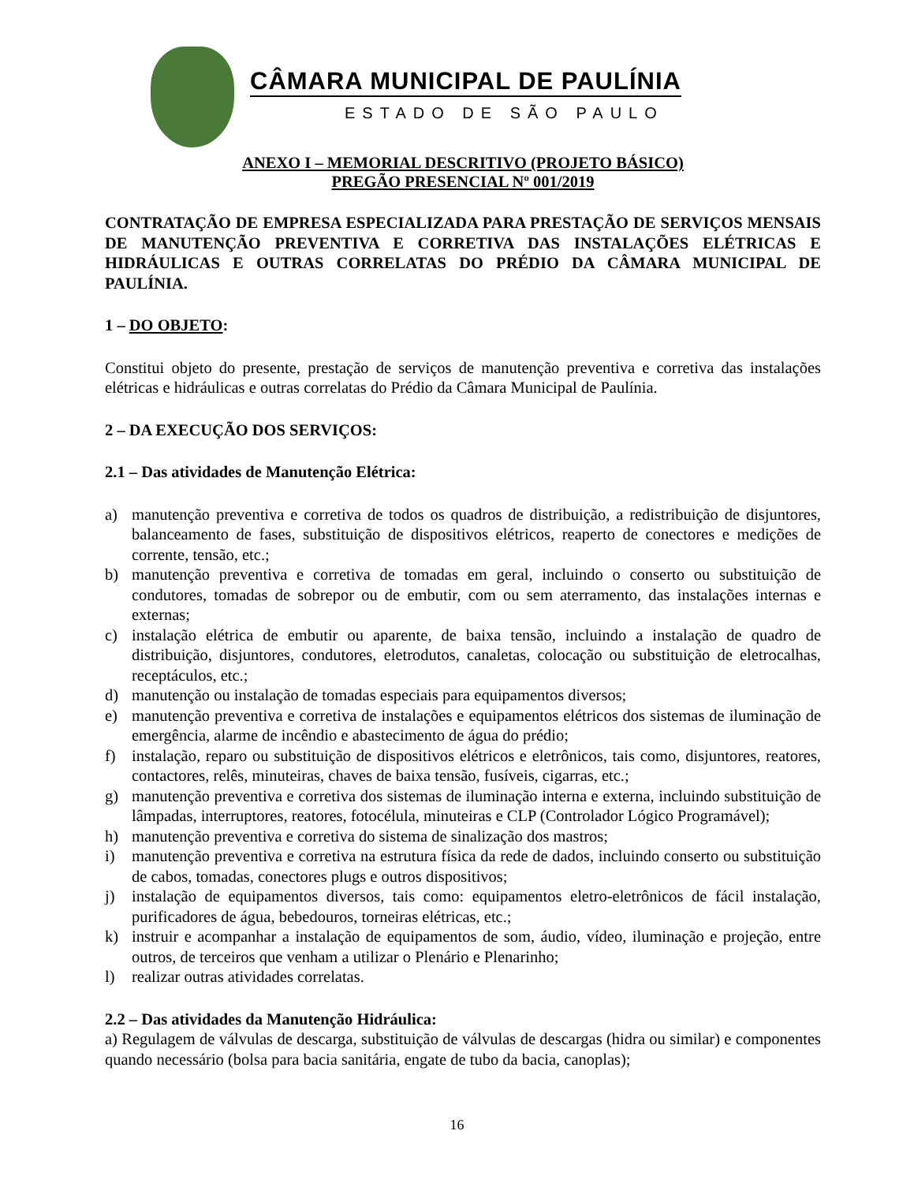CÂMARA MUNICIPAL DE PAULÍNIA
ESTADO DE SÃO PAULO
ANEXO I – MEMORIAL DESCRITIVO (PROJETO BÁSICO)
PREGÃO PRESENCIAL Nº 001/2019
CONTRATAÇÃO DE EMPRESA ESPECIALIZADA PARA PRESTAÇÃO DE SERVIÇOS MENSAIS DE MANUTENÇÃO PREVENTIVA E CORRETIVA DAS INSTALAÇÕES ELÉTRICAS E HIDRÁULICAS E OUTRAS CORRELATAS DO PRÉDIO DA CÂMARA MUNICIPAL DE PAULÍNIA.
1 – DO OBJETO:
Constitui objeto do presente, prestação de serviços de manutenção preventiva e corretiva das instalações elétricas e hidráulicas e outras correlatas do Prédio da Câmara Municipal de Paulínia.
2 – DA EXECUÇÃO DOS SERVIÇOS:
2.1 – Das atividades de Manutenção Elétrica:
a) manutenção preventiva e corretiva de todos os quadros de distribuição, a redistribuição de disjuntores, balanceamento de fases, substituição de dispositivos elétricos, reaperto de conectores e medições de corrente, tensão, etc.;
b) manutenção preventiva e corretiva de tomadas em geral, incluindo o conserto ou substituição de condutores, tomadas de sobrepor ou de embutir, com ou sem aterramento, das instalações internas e externas;
c) instalação elétrica de embutir ou aparente, de baixa tensão, incluindo a instalação de quadro de distribuição, disjuntores, condutores, eletrodutos, canaletas, colocação ou substituição de eletrocalhas, receptáculos, etc.;
d) manutenção ou instalação de tomadas especiais para equipamentos diversos;
e) manutenção preventiva e corretiva de instalações e equipamentos elétricos dos sistemas de iluminação de emergência, alarme de incêndio e abastecimento de água do prédio;
f) instalação, reparo ou substituição de dispositivos elétricos e eletrônicos, tais como, disjuntores, reatores, contactores, relês, minuteiras, chaves de baixa tensão, fusíveis, cigarras, etc.;
g) manutenção preventiva e corretiva dos sistemas de iluminação interna e externa, incluindo substituição de lâmpadas, interruptores, reatores, fotocélula, minuteiras e CLP (Controlador Lógico Programável);
h) manutenção preventiva e corretiva do sistema de sinalização dos mastros;
i) manutenção preventiva e corretiva na estrutura física da rede de dados, incluindo conserto ou substituição de cabos, tomadas, conectores plugs e outros dispositivos;
j) instalação de equipamentos diversos, tais como: equipamentos eletro-eletrônicos de fácil instalação, purificadores de água, bebedouros, torneiras elétricas, etc.;
k) instruir e acompanhar a instalação de equipamentos de som, áudio, vídeo, iluminação e projeção, entre outros, de terceiros que venham a utilizar o Plenário e Plenarinho;
l) realizar outras atividades correlatas.
2.2 – Das atividades da Manutenção Hidráulica:
a) Regulagem de válvulas de descarga, substituição de válvulas de descargas (hidra ou similar) e componentes quando necessário (bolsa para bacia sanitária, engate de tubo da bacia, canoplas);
16